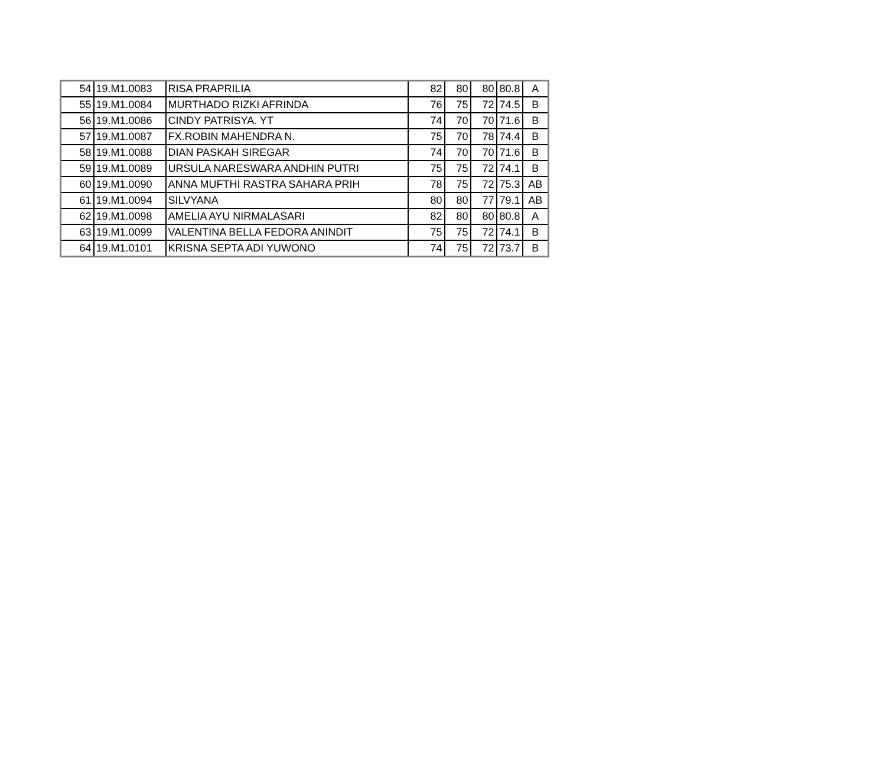| 54 | 19.M1.0083 | RISA PRAPRILIA | 82 | 80 | 80 | 80.8 | A |
| 55 | 19.M1.0084 | MURTHADO RIZKI AFRINDA | 76 | 75 | 72 | 74.5 | B |
| 56 | 19.M1.0086 | CINDY PATRISYA. YT | 74 | 70 | 70 | 71.6 | B |
| 57 | 19.M1.0087 | FX.ROBIN MAHENDRA N. | 75 | 70 | 78 | 74.4 | B |
| 58 | 19.M1.0088 | DIAN PASKAH SIREGAR | 74 | 70 | 70 | 71.6 | B |
| 59 | 19.M1.0089 | URSULA NARESWARA ANDHIN PUTRI | 75 | 75 | 72 | 74.1 | B |
| 60 | 19.M1.0090 | ANNA MUFTHI RASTRA SAHARA PRIH | 78 | 75 | 72 | 75.3 | AB |
| 61 | 19.M1.0094 | SILVYANA | 80 | 80 | 77 | 79.1 | AB |
| 62 | 19.M1.0098 | AMELIA AYU NIRMALASARI | 82 | 80 | 80 | 80.8 | A |
| 63 | 19.M1.0099 | VALENTINA BELLA FEDORA ANINDIT | 75 | 75 | 72 | 74.1 | B |
| 64 | 19.M1.0101 | KRISNA SEPTA ADI YUWONO | 74 | 75 | 72 | 73.7 | B |